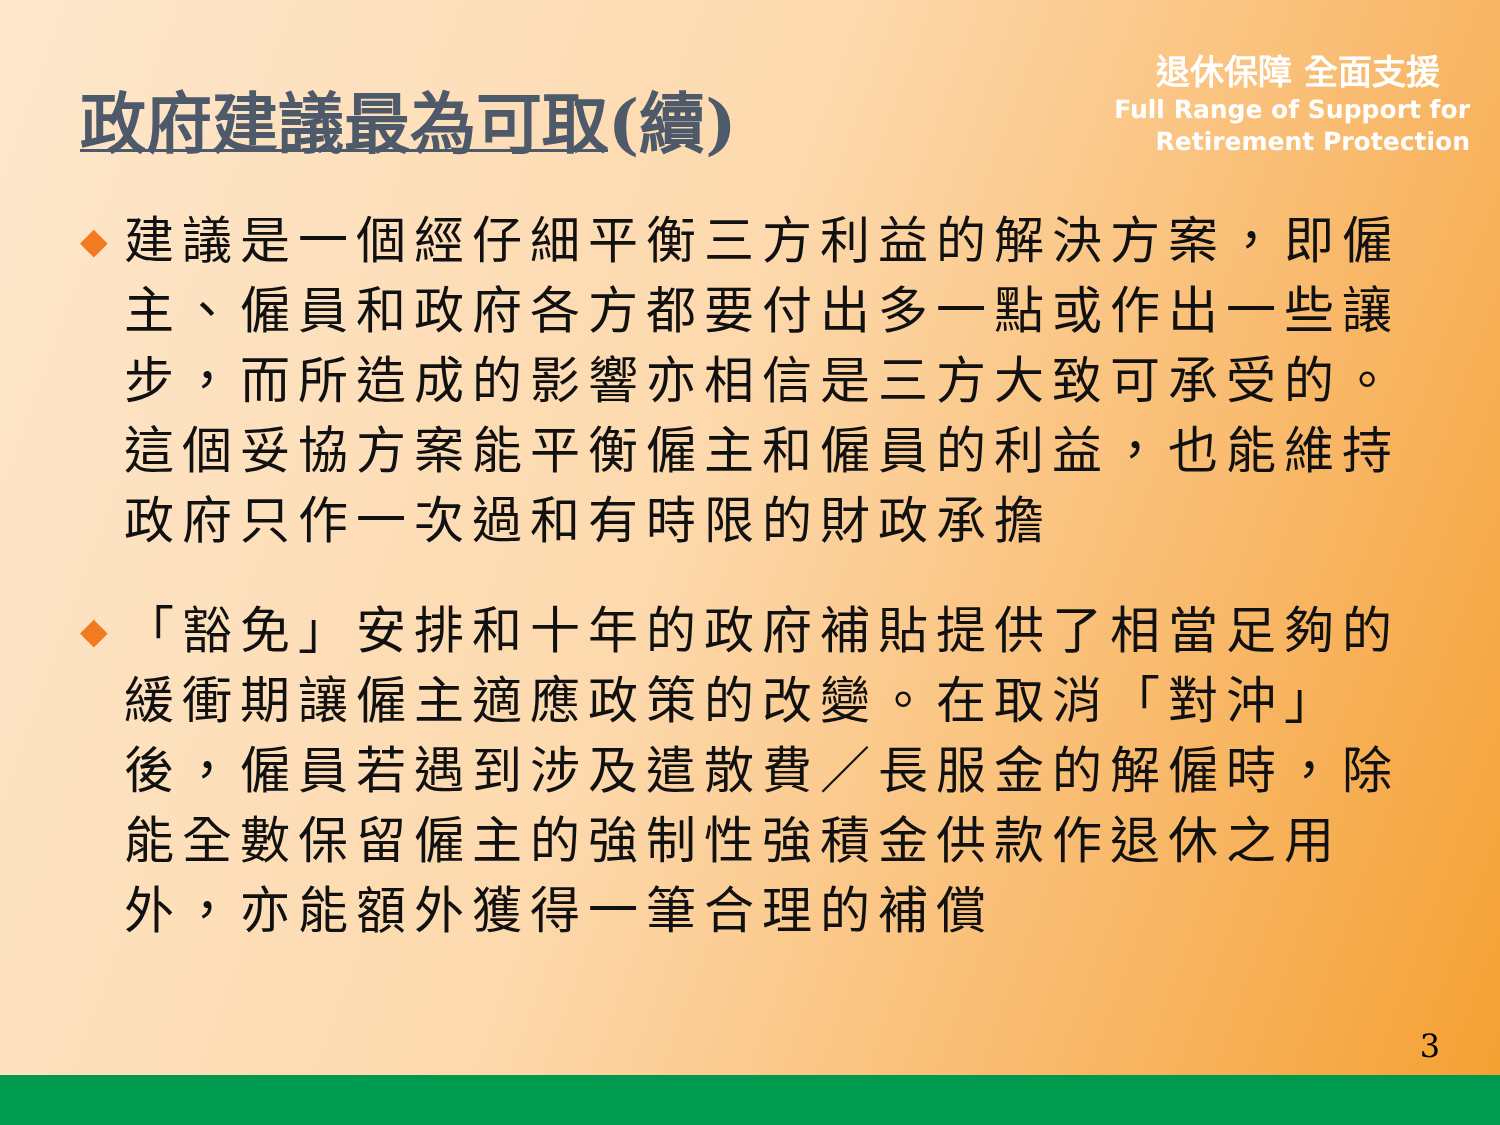政府建議最為可取(續)
退休保障 全面支援
Full Range of Support for
Retirement Protection
◆ 建議是一個經仔細平衡三方利益的解決方案，即僱主、僱員和政府各方都要付出多一點或作出一些讓步，而所造成的影響亦相信是三方大致可承受的。這個妥協方案能平衡僱主和僱員的利益，也能維持政府只作一次過和有時限的財政承擔
◆ 「豁免」安排和十年的政府補貼提供了相當足夠的緩衝期讓僱主適應政策的改變。在取消「對沖」後，僱員若遇到涉及遣散費／長服金的解僱時，除能全數保留僱主的強制性強積金供款作退休之用外，亦能額外獲得一筆合理的補償
3